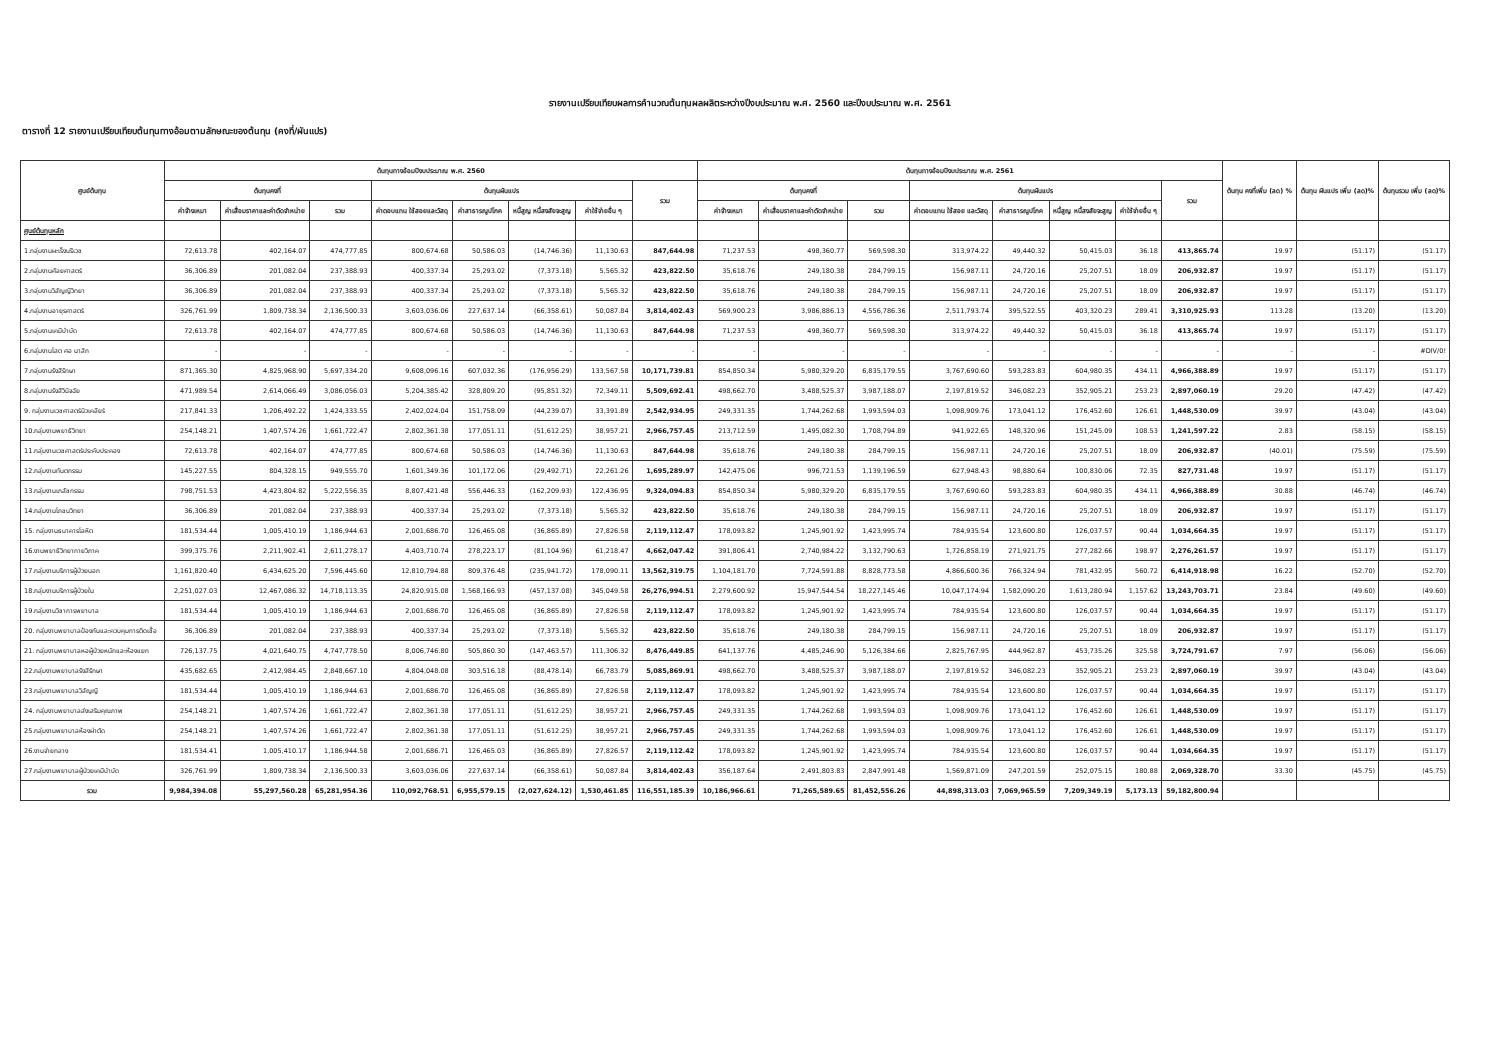รายงานเปรียบเทียบผลการคำนวณต้นทุนผลผลิตระหว่างปีงบประมาณ พ.ศ. 2560 และปีงบประมาณ พ.ศ. 2561
ตารางที่ 12 รายงานเปรียบเทียบต้นทุนทางอ้อมตามลักษณะของต้นทุน (คงที่/ผันแปร)
| ศูนย์ต้นทุน | ต้นทุนทางอ้อมปีงบประมาณ พ.ศ. 2560 | | | | | | | | ต้นทุนทางอ้อมปีงบประมาณ พ.ศ. 2561 | | | | | | | | ต้นทุน คงที่เพิ่ม (ลด) % | ต้นทุน ผันแปร เพิ่ม (ลด)% | ต้นทุนรวม เพิ่ม (ลด)% |
| --- | --- | --- | --- | --- | --- | --- | --- | --- | --- | --- | --- | --- | --- | --- | --- | --- | --- | --- | --- |
| | ต้นทุนคงที่ | | | ต้นทุนผันแปร | | | | รวม | ต้นทุนคงที่ | | | ต้นทุนผันแปร | | | | รวม | | | |
| | ค่าจ้างเหมา | ค่าเสื่อมราคาและค่าตัดจำหน่าย | รวม | ค่าตอบแทน ใช้สอยและวัสดุ | ค่าสาธารณูปโภค | หนี้สูญ หนี้สงสัยจะสูญ | ค่าใช้จ่ายอื่น ๆ | | ค่าจ้างเหมา | ค่าเสื่อมราคาและค่าตัดจำหน่าย | รวม | ค่าตอบแทน ใช้สอย และวัสดุ | ค่าสาธารณูปโภค | หนี้สูญ หนี้สงสัยจะสูญ | ค่าใช้จ่ายอื่น ๆ | | | | |
| ศูนย์ต้นทุนหลัก | | | | | | | | | | | | | | | | | | | |
| 1.กลุ่มงานผะเร็งนรีเวช | 72,613.78 | 402,164.07 | 474,777.85 | 800,674.68 | 50,586.03 | (14,746.36) | 11,130.63 | 847,644.98 | 71,237.53 | 498,360.77 | 569,598.30 | 313,974.22 | 49,440.32 | 50,415.03 | 36.18 | 413,865.74 | 19.97 | (51.17) | (51.17) |
| 2.กลุ่มงานศัลยศาสตร์ | 36,306.89 | 201,082.04 | 237,388.93 | 400,337.34 | 25,293.02 | (7,373.18) | 5,565.32 | 423,822.50 | 35,618.76 | 249,180.38 | 284,799.15 | 156,987.11 | 24,720.16 | 25,207.51 | 18.09 | 206,932.87 | 19.97 | (51.17) | (51.17) |
| 3.กลุ่มงานวิสัญญีวิทยา | 36,306.89 | 201,082.04 | 237,388.93 | 400,337.34 | 25,293.02 | (7,373.18) | 5,565.32 | 423,822.50 | 35,618.76 | 249,180.38 | 284,799.15 | 156,987.11 | 24,720.16 | 25,207.51 | 18.09 | 206,932.87 | 19.97 | (51.17) | (51.17) |
| 4.กลุ่มงานอายุรศาสตร์ | 326,761.99 | 1,809,738.34 | 2,136,500.33 | 3,603,036.06 | 227,637.14 | (66,358.61) | 50,087.84 | 3,814,402.43 | 569,900.23 | 3,986,886.13 | 4,556,786.36 | 2,511,793.74 | 395,522.55 | 403,320.23 | 289.41 | 3,310,925.93 | 113.28 | (13.20) | (13.20) |
| 5.กลุ่มงานเคมีบำบัด | 72,613.78 | 402,164.07 | 474,777.85 | 800,674.68 | 50,586.03 | (14,746.36) | 11,130.63 | 847,644.98 | 71,237.53 | 498,360.77 | 569,598.30 | 313,974.22 | 49,440.32 | 50,415.03 | 36.18 | 413,865.74 | 19.97 | (51.17) | (51.17) |
| 6.กลุ่มงานโสต ศอ นาสิก | - | - | - | - | - | - | - | - | - | - | - | - | - | - | - | - | - | - | #DIV/0! |
| 7.กลุ่มงานรังสีรักษา | 871,365.30 | 4,825,968.90 | 5,697,334.20 | 9,608,096.16 | 607,032.36 | (176,956.29) | 133,567.58 | 10,171,739.81 | 854,850.34 | 5,980,329.20 | 6,835,179.55 | 3,767,690.60 | 593,283.83 | 604,980.35 | 434.11 | 4,966,388.89 | 19.97 | (51.17) | (51.17) |
| 8.กลุ่มงานรังสีวินิจฉัย | 471,989.54 | 2,614,066.49 | 3,086,056.03 | 5,204,385.42 | 328,809.20 | (95,851.32) | 72,349.11 | 5,509,692.41 | 498,662.70 | 3,488,525.37 | 3,987,188.07 | 2,197,819.52 | 346,082.23 | 352,905.21 | 253.23 | 2,897,060.19 | 29.20 | (47.42) | (47.42) |
| 9. กลุ่มงานเวชศาสตร์นิวเคลียร์ | 217,841.33 | 1,206,492.22 | 1,424,333.55 | 2,402,024.04 | 151,758.09 | (44,239.07) | 33,391.89 | 2,542,934.95 | 249,331.35 | 1,744,262.68 | 1,993,594.03 | 1,098,909.76 | 173,041.12 | 176,452.60 | 126.61 | 1,448,530.09 | 39.97 | (43.04) | (43.04) |
| 10.กลุ่มงานพยาธิวิทยา | 254,148.21 | 1,407,574.26 | 1,661,722.47 | 2,802,361.38 | 177,051.11 | (51,612.25) | 38,957.21 | 2,966,757.45 | 213,712.59 | 1,495,082.30 | 1,708,794.89 | 941,922.65 | 148,320.96 | 151,245.09 | 108.53 | 1,241,597.22 | 2.83 | (58.15) | (58.15) |
| 11.กลุ่มงานเวชศาสตร์ประคับประคอง | 72,613.78 | 402,164.07 | 474,777.85 | 800,674.68 | 50,586.03 | (14,746.36) | 11,130.63 | 847,644.98 | 35,618.76 | 249,180.38 | 284,799.15 | 156,987.11 | 24,720.16 | 25,207.51 | 18.09 | 206,932.87 | (40.01) | (75.59) | (75.59) |
| 12.กลุ่มงานทันตกรรม | 145,227.55 | 804,328.15 | 949,555.70 | 1,601,349.36 | 101,172.06 | (29,492.71) | 22,261.26 | 1,695,289.97 | 142,475.06 | 996,721.53 | 1,139,196.59 | 627,948.43 | 98,880.64 | 100,830.06 | 72.35 | 827,731.48 | 19.97 | (51.17) | (51.17) |
| 13.กลุ่มงานเภสัชกรรม | 798,751.53 | 4,423,804.82 | 5,222,556.35 | 8,807,421.48 | 556,446.33 | (162,209.93) | 122,436.95 | 9,324,094.83 | 854,850.34 | 5,980,329.20 | 6,835,179.55 | 3,767,690.60 | 593,283.83 | 604,980.35 | 434.11 | 4,966,388.89 | 30.88 | (46.74) | (46.74) |
| 14.กลุ่มงานโภชนวิทยา | 36,306.89 | 201,082.04 | 237,388.93 | 400,337.34 | 25,293.02 | (7,373.18) | 5,565.32 | 423,822.50 | 35,618.76 | 249,180.38 | 284,799.15 | 156,987.11 | 24,720.16 | 25,207.51 | 18.09 | 206,932.87 | 19.97 | (51.17) | (51.17) |
| 15. กลุ่มงานธนาคารโลหิต | 181,534.44 | 1,005,410.19 | 1,186,944.63 | 2,001,686.70 | 126,465.08 | (36,865.89) | 27,826.58 | 2,119,112.47 | 178,093.82 | 1,245,901.92 | 1,423,995.74 | 784,935.54 | 123,600.80 | 126,037.57 | 90.44 | 1,034,664.35 | 19.97 | (51.17) | (51.17) |
| 16.งานพยาธิวิทยากายวิภาค | 399,375.76 | 2,211,902.41 | 2,611,278.17 | 4,403,710.74 | 278,223.17 | (81,104.96) | 61,218.47 | 4,662,047.42 | 391,806.41 | 2,740,984.22 | 3,132,790.63 | 1,726,858.19 | 271,921.75 | 277,282.66 | 198.97 | 2,276,261.57 | 19.97 | (51.17) | (51.17) |
| 17.กลุ่มงานบริการผู้ป่วยนอก | 1,161,820.40 | 6,434,625.20 | 7,596,445.60 | 12,810,794.88 | 809,376.48 | (235,941.72) | 178,090.11 | 13,562,319.75 | 1,104,181.70 | 7,724,591.88 | 8,828,773.58 | 4,866,600.36 | 766,324.94 | 781,432.95 | 560.72 | 6,414,918.98 | 16.22 | (52.70) | (52.70) |
| 18.กลุ่มงานบริการผู้ป่วยใน | 2,251,027.03 | 12,467,086.32 | 14,718,113.35 | 24,820,915.08 | 1,568,166.93 | (457,137.08) | 345,049.58 | 26,276,994.51 | 2,279,600.92 | 15,947,544.54 | 18,227,145.46 | 10,047,174.94 | 1,582,090.20 | 1,613,280.94 | 1,157.62 | 13,243,703.71 | 23.84 | (49.60) | (49.60) |
| 19.กลุ่มงานวิชาการพยาบาล | 181,534.44 | 1,005,410.19 | 1,186,944.63 | 2,001,686.70 | 126,465.08 | (36,865.89) | 27,826.58 | 2,119,112.47 | 178,093.82 | 1,245,901.92 | 1,423,995.74 | 784,935.54 | 123,600.80 | 126,037.57 | 90.44 | 1,034,664.35 | 19.97 | (51.17) | (51.17) |
| 20. กลุ่มงานพยาบาลป้องกันและควบคุมการติดเชื้อ | 36,306.89 | 201,082.04 | 237,388.93 | 400,337.34 | 25,293.02 | (7,373.18) | 5,565.32 | 423,822.50 | 35,618.76 | 249,180.38 | 284,799.15 | 156,987.11 | 24,720.16 | 25,207.51 | 18.09 | 206,932.87 | 19.97 | (51.17) | (51.17) |
| 21. กลุ่มงานพยาบาลหอผู้ป่วยหนักและห้องแยก | 726,137.75 | 4,021,640.75 | 4,747,778.50 | 8,006,746.80 | 505,860.30 | (147,463.57) | 111,306.32 | 8,476,449.85 | 641,137.76 | 4,485,246.90 | 5,126,384.66 | 2,825,767.95 | 444,962.87 | 453,735.26 | 325.58 | 3,724,791.67 | 7.97 | (56.06) | (56.06) |
| 22.กลุ่มงานพยาบาลรังสีรักษา | 435,682.65 | 2,412,984.45 | 2,848,667.10 | 4,804,048.08 | 303,516.18 | (88,478.14) | 66,783.79 | 5,085,869.91 | 498,662.70 | 3,488,525.37 | 3,987,188.07 | 2,197,819.52 | 346,082.23 | 352,905.21 | 253.23 | 2,897,060.19 | 39.97 | (43.04) | (43.04) |
| 23.กลุ่มงานพยาบาลวิสัญญี | 181,534.44 | 1,005,410.19 | 1,186,944.63 | 2,001,686.70 | 126,465.08 | (36,865.89) | 27,826.58 | 2,119,112.47 | 178,093.82 | 1,245,901.92 | 1,423,995.74 | 784,935.54 | 123,600.80 | 126,037.57 | 90.44 | 1,034,664.35 | 19.97 | (51.17) | (51.17) |
| 24. กลุ่มงานพยาบาลส่งเสริมคุณภาพ | 254,148.21 | 1,407,574.26 | 1,661,722.47 | 2,802,361.38 | 177,051.11 | (51,612.25) | 38,957.21 | 2,966,757.45 | 249,331.35 | 1,744,262.68 | 1,993,594.03 | 1,098,909.76 | 173,041.12 | 176,452.60 | 126.61 | 1,448,530.09 | 19.97 | (51.17) | (51.17) |
| 25.กลุ่มงานพยาบาลห้องผ่าตัด | 254,148.21 | 1,407,574.26 | 1,661,722.47 | 2,802,361.38 | 177,051.11 | (51,612.25) | 38,957.21 | 2,966,757.45 | 249,331.35 | 1,744,262.68 | 1,993,594.03 | 1,098,909.76 | 173,041.12 | 176,452.60 | 126.61 | 1,448,530.09 | 19.97 | (51.17) | (51.17) |
| 26.งานจ่ายกลาง | 181,534.41 | 1,005,410.17 | 1,186,944.58 | 2,001,686.71 | 126,465.03 | (36,865.89) | 27,826.57 | 2,119,112.42 | 178,093.82 | 1,245,901.92 | 1,423,995.74 | 784,935.54 | 123,600.80 | 126,037.57 | 90.44 | 1,034,664.35 | 19.97 | (51.17) | (51.17) |
| 27.กลุ่มงานพยาบาลผู้ป่วยเคมีบำบัด | 326,761.99 | 1,809,738.34 | 2,136,500.33 | 3,603,036.06 | 227,637.14 | (66,358.61) | 50,087.84 | 3,814,402.43 | 356,187.64 | 2,491,803.83 | 2,847,991.48 | 1,569,871.09 | 247,201.59 | 252,075.15 | 180.88 | 2,069,328.70 | 33.30 | (45.75) | (45.75) |
| รวม | 9,984,394.08 | 55,297,560.28 | 65,281,954.36 | 110,092,768.51 | 6,955,579.15 | (2,027,624.12) | 1,530,461.85 | 116,551,185.39 | 10,186,966.61 | 71,265,589.65 | 81,452,556.26 | 44,898,313.03 | 7,069,965.59 | 7,209,349.19 | 5,173.13 | 59,182,800.94 | | | |